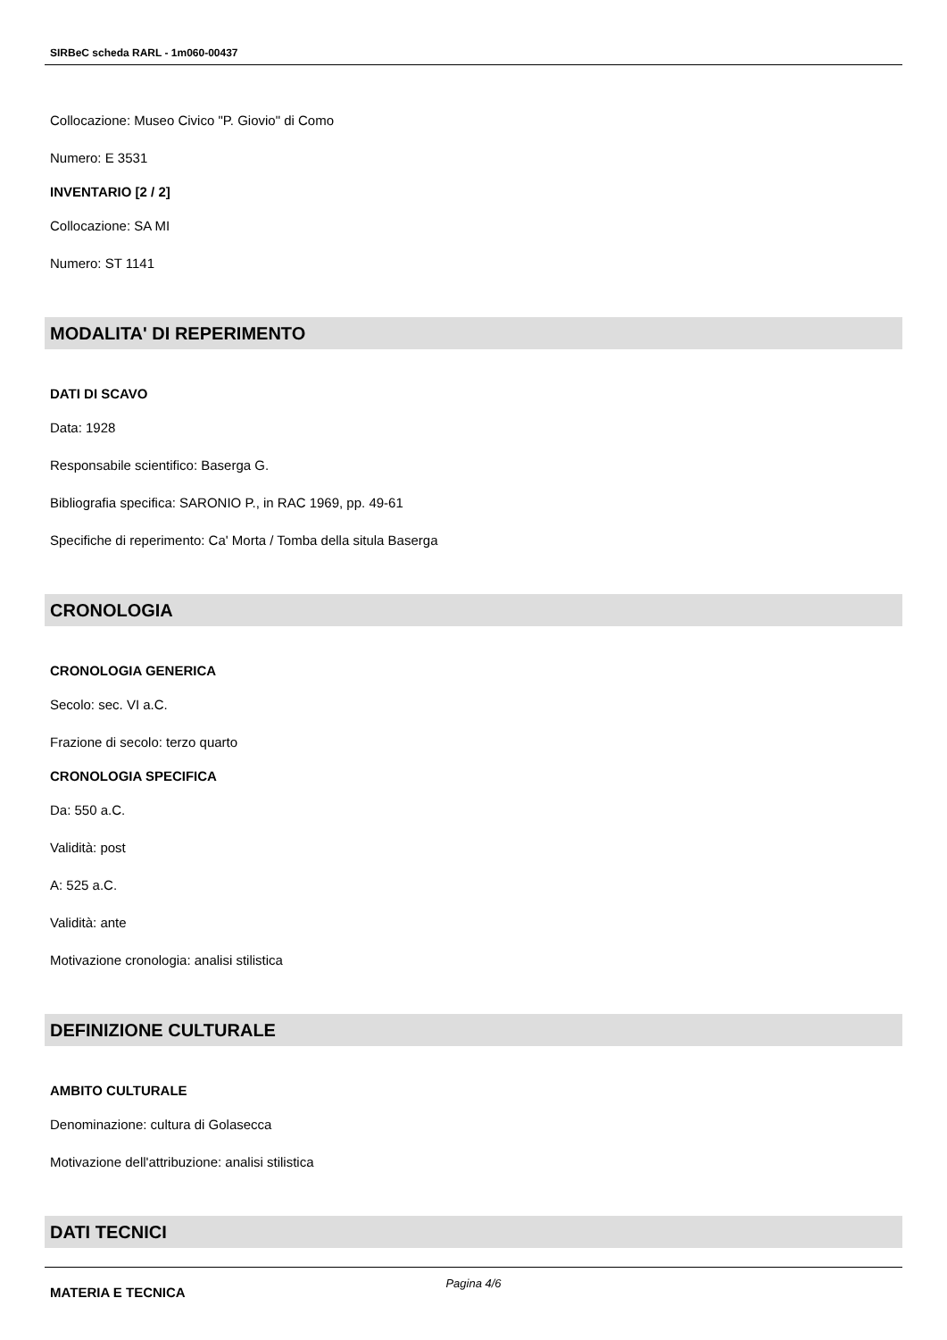SIRBeC scheda RARL - 1m060-00437
Collocazione: Museo Civico "P. Giovio" di Como
Numero: E 3531
INVENTARIO [2 / 2]
Collocazione: SA MI
Numero: ST 1141
MODALITA' DI REPERIMENTO
DATI DI SCAVO
Data: 1928
Responsabile scientifico: Baserga G.
Bibliografia specifica: SARONIO P., in RAC 1969, pp. 49-61
Specifiche di reperimento: Ca' Morta / Tomba della situla Baserga
CRONOLOGIA
CRONOLOGIA GENERICA
Secolo: sec. VI a.C.
Frazione di secolo: terzo quarto
CRONOLOGIA SPECIFICA
Da: 550 a.C.
Validità: post
A: 525 a.C.
Validità: ante
Motivazione cronologia: analisi stilistica
DEFINIZIONE CULTURALE
AMBITO CULTURALE
Denominazione: cultura di Golasecca
Motivazione dell'attribuzione: analisi stilistica
DATI TECNICI
MATERIA E TECNICA
Pagina 4/6